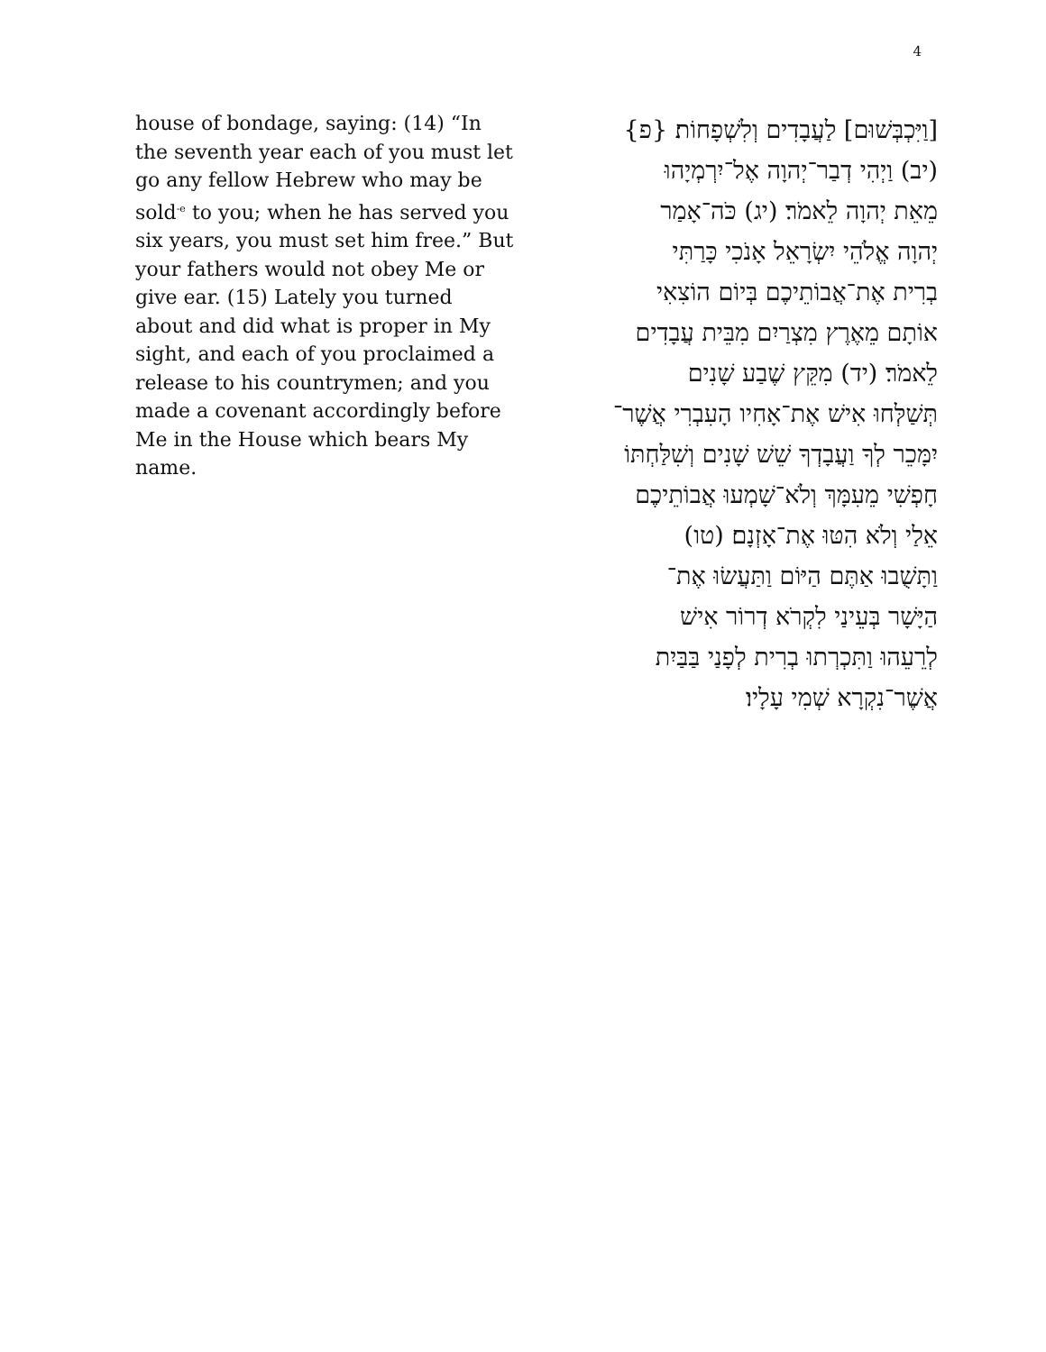4
house of bondage, saying: (14) “In the seventh year each of you must let go any fellow Hebrew who may be sold<sup>-e</sup> to you; when he has served you six years, you must set him free.” But your fathers would not obey Me or give ear. (15) Lately you turned about and did what is proper in My sight, and each of you proclaimed a release to his countrymen; and you made a covenant accordingly before Me in the House which bears My name.
[וַיִּכְבְּשׁוּם] לַעֲבָדִים וְלִשְׁפָחוֹת׃ {פ}
(יב) וַיְהִי דְבַר־יְהוָה אֶל־יִרְמְיָהוּ
מֵאֵת יְהוָה לֵאמֹר׃ (יג) כֹּה־אָמַר
יְהוָה אֱלֹהֵי יִשְׂרָאֵל אָנֹכִי כָּרַתִּי
בְרִית אֶת־אֲבוֹתֵיכֶם בְּיוֹם הוֹצִאִי
אוֹתָם מֵאֶרֶץ מִצְרַיִם מִבֵּית עֲבָדִים
לֵאמֹר׃ (יד) מִקֵּץ שֶׁבַע שָׁנִים
תְּשַׁלְּחוּ אִישׁ אֶת־אָחִיו הָעִבְרִי אֲשֶׁר־
יִמָּכֵר לְךָ וַעֲבָדְךָ שֵׁשׁ שָׁנִים וְשִׁלַּחְתּוֹ
חָפְשִׁי מֵעִמָּךְ וְלֹא־שָׁמְעוּ אֲבוֹתֵיכֶם
אֵלַי וְלֹא הִטּוּ אֶת־אָזְנָם׃ (טו)
וַתָּשֻׁבוּ אַתֶּם הַיּוֹם וַתַּעֲשׂוּ אֶת־
הַיָּשָׁר בְּעֵינַי לִקְרֹא דְרוֹר אִישׁ
לְרֵעֵהוּ וַתִּכְרְתוּ בְרִית לְפָנַי בַּבַּיִת
אֲשֶׁר־נִקְרָא שְׁמִי עָלָיו׃